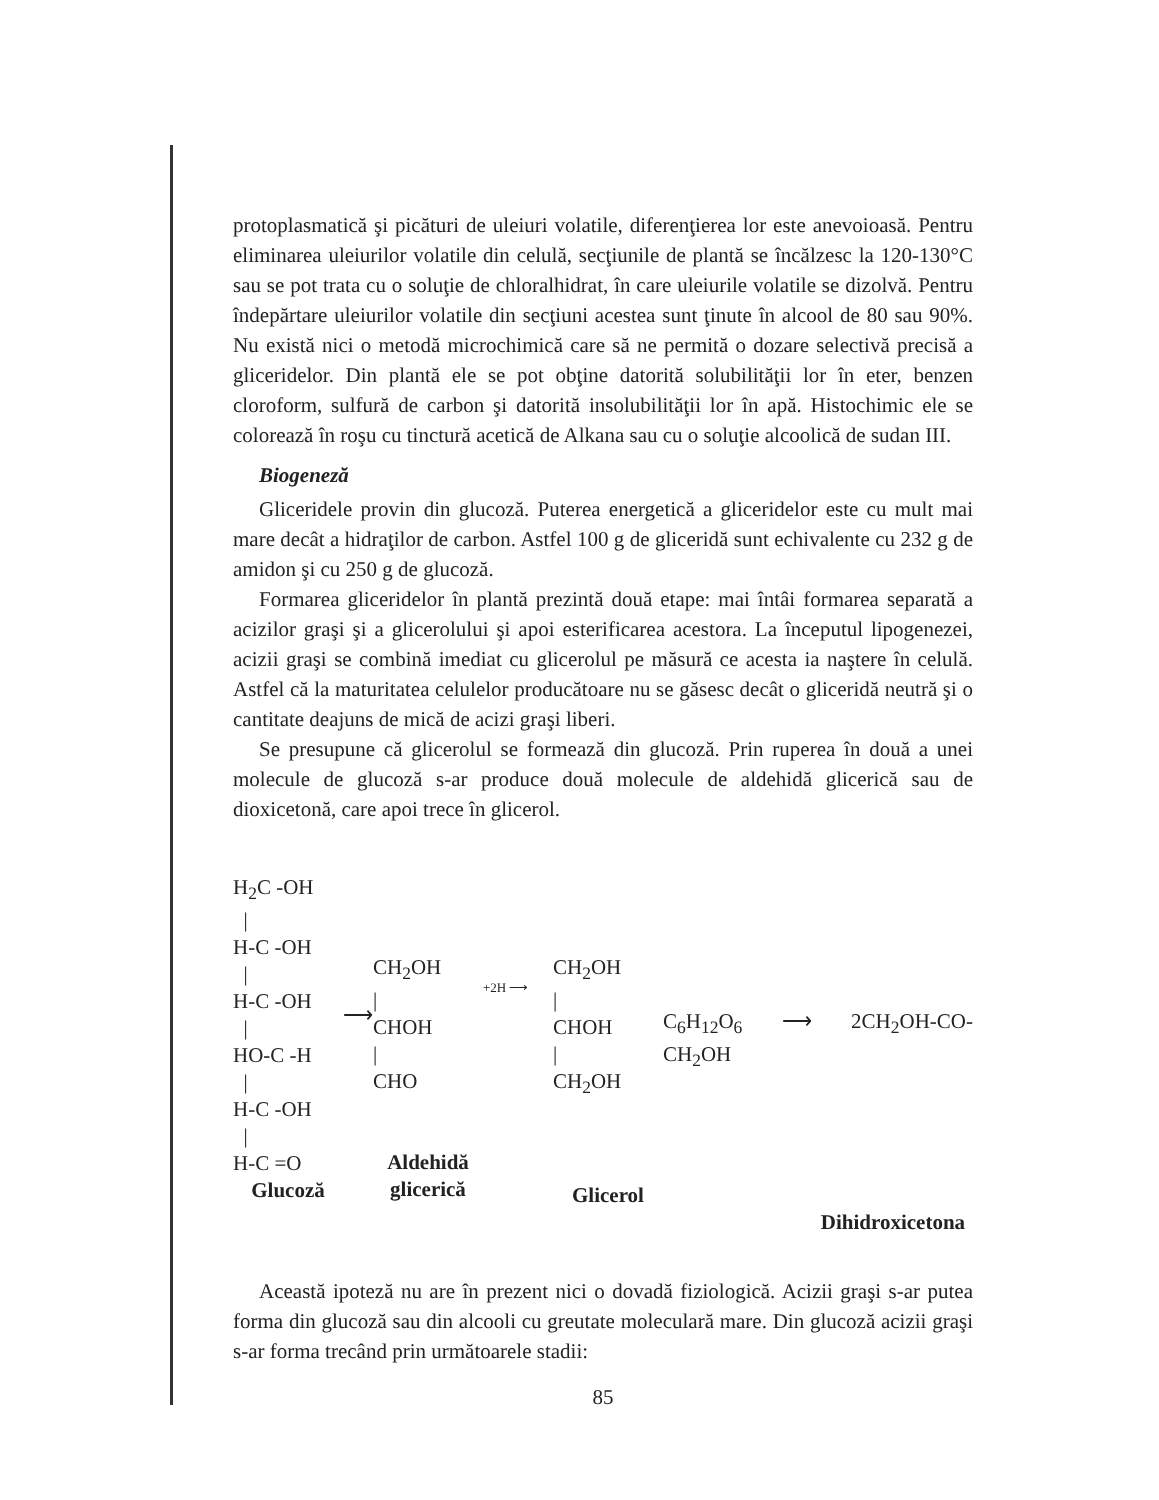protoplasmatică şi picături de uleiuri volatile, diferenţierea lor este anevoioasă. Pentru eliminarea uleiurilor volatile din celulă, secţiunile de plantă se încălzesc la 120-130°C sau se pot trata cu o soluţie de chloralhidrat, în care uleiurile volatile se dizolvă. Pentru îndepărtare uleiurilor volatile din secţiuni acestea sunt ţinute în alcool de 80 sau 90%. Nu există nici o metodă microchimică care să ne permită o dozare selectivă precisă a gliceridelor. Din plantă ele se pot obţine datorită solubilităţii lor în eter, benzen cloroform, sulfură de carbon şi datorită insolubilităţii lor în apă. Histochimic ele se colorează în roşu cu tinctură acetică de Alkana sau cu o soluţie alcoolică de sudan III.
Biogeneză
Gliceridele provin din glucoză. Puterea energetică a gliceridelor este cu mult mai mare decât a hidraţilor de carbon. Astfel 100 g de gliceridă sunt echivalente cu 232 g de amidon şi cu 250 g de glucoză.
Formarea gliceridelor în plantă prezintă două etape: mai întâi formarea separată a acizilor graşi şi a glicerolului şi apoi esterificarea acestora. La începutul lipogenezei, acizii graşi se combină imediat cu glicerolul pe măsură ce acesta ia naştere în celulă. Astfel că la maturitatea celulelor producătoare nu se găsesc decât o gliceridă neutră şi o cantitate deajuns de mică de acizi graşi liberi.
Se presupune că glicerolul se formează din glucoză. Prin ruperea în două a unei molecule de glucoză s-ar produce două molecule de aldehidă glicerică sau de dioxicetonă, care apoi trece în glicerol.
H<sub>2</sub>C -OH
|
H-C -OH
|
H-C -OH
|
HO-C -H
|
H-C -OH
|
H-C =O
Glucoză
⟶
CH<sub>2</sub>OH
|
CHOH
|
CHO
Aldehidă glicerică
+2H ⟶
CH<sub>2</sub>OH
|
CHOH
|
CH<sub>2</sub>OH
Glicerol
C<sub>6</sub>H<sub>12</sub>O<sub>6</sub> ⟶ 2CH<sub>2</sub>OH-CO-CH<sub>2</sub>OH
Dihidroxicetona
Această ipoteză nu are în prezent nici o dovadă fiziologică. Acizii graşi s-ar putea forma din glucoză sau din alcooli cu greutate moleculară mare. Din glucoză acizii graşi s-ar forma trecând prin următoarele stadii:
85